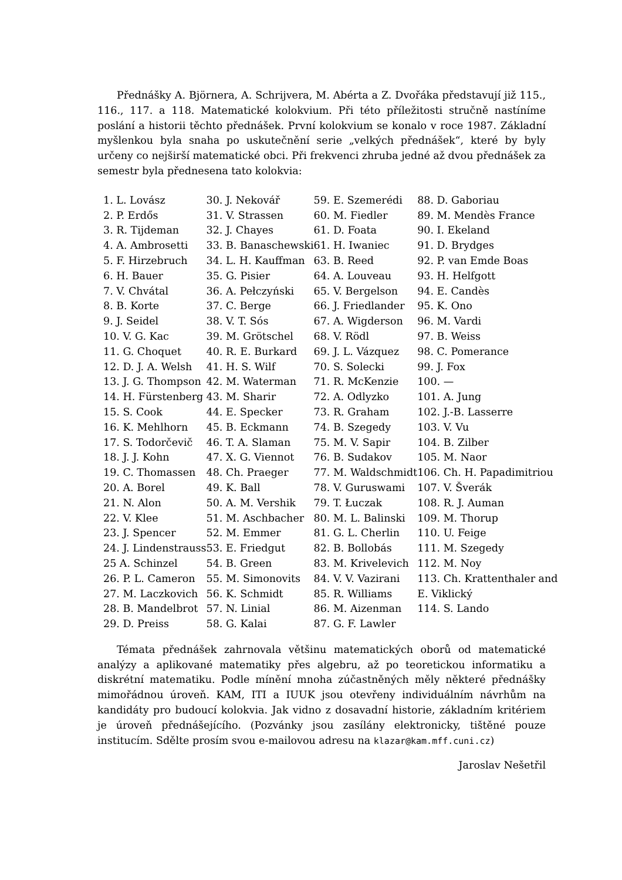Přednášky A. Björnera, A. Schrijvera, M. Abérta a Z. Dvořáka představují již 115., 116., 117. a 118. Matematické kolokvium. Při této příležitosti stručně nastíníme poslání a historii těchto přednášek. První kolokvium se konalo v roce 1987. Základní myšlenkou byla snaha po uskutečnění serie „velkých přednášek“, které by byly určeny co nejširší matematické obci. Při frekvenci zhruba jedné až dvou přednášek za semestr byla přednesena tato kolokvia:
| 1. L. Lovász 2. P. Erdős 3. R. Tijdeman 4. A. Ambrosetti 5. F. Hirzebruch 6. H. Bauer 7. V. Chvátal 8. B. Korte 9. J. Seidel 10. V. G. Kac 11. G. Choquet 12. D. J. A. Welsh 13. J. G. Thompson 14. H. Fürstenberg 15. S. Cook 16. K. Mehlhorn 17. S. Todorčevič 18. J. J. Kohn 19. C. Thomassen 20. A. Borel 21. N. Alon 22. V. Klee 23. J. Spencer 24. J. Lindenstrauss 25 A. Schinzel 26. P. L. Cameron 27. M. Laczkovich 28. B. Mandelbrot 29. D. Preiss | 30. J. Nekovář 31. V. Strassen 32. J. Chayes 33. B. Banaschewski 34. L. H. Kauffman 35. G. Pisier 36. A. Pełczyński 37. C. Berge 38. V. T. Sós 39. M. Grötschel 40. R. E. Burkard 41. H. S. Wilf 42. M. Waterman 43. M. Sharir 44. E. Specker 45. B. Eckmann 46. T. A. Slaman 47. X. G. Viennot 48. Ch. Praeger 49. K. Ball 50. A. M. Vershik 51. M. Aschbacher 52. M. Emmer 53. E. Friedgut 54. B. Green 55. M. Simonovits 56. K. Schmidt 57. N. Linial 58. G. Kalai | 59. E. Szemerédi 60. M. Fiedler 61. D. Foata 61. H. Iwaniec 63. B. Reed 64. A. Louveau 65. V. Bergelson 66. J. Friedlander 67. A. Wigderson 68. V. Rödl 69. J. L. Vázquez 70. S. Solecki 71. R. McKenzie 72. A. Odlyzko 73. R. Graham 74. B. Szegedy 75. M. V. Sapir 76. B. Sudakov 77. M. Waldschmidt 78. V. Guruswami 79. T. Łuczak 80. M. L. Balinski 81. G. L. Cherlin 82. B. Bollobás 83. M. Krivelevich 84. V. V. Vazirani 85. R. Williams 86. M. Aizenman 87. G. F. Lawler | 88. D. Gaboriau 89. M. Mendès France 90. I. Ekeland 91. D. Brydges 92. P. van Emde Boas 93. H. Helfgott 94. E. Candès 95. K. Ono 96. M. Vardi 97. B. Weiss 98. C. Pomerance 99. J. Fox 100. — 101. A. Jung 102. J.-B. Lasserre 103. V. Vu 104. B. Zilber 105. M. Naor 106. Ch. H. Papadimitriou 107. V. Šverák 108. R. J. Auman 109. M. Thorup 110. U. Feige 111. M. Szegedy 112. M. Noy 113. Ch. Krattenthaler and E. Viklický 114. S. Lando |
Témata přednášek zahrnovala většinu matematických oborů od matematické analýzy a aplikované matematiky přes algebru, až po teoretickou informatiku a diskrétní matematiku. Podle mínění mnoha zúčastněných měly některé přednášky mimořádnou úroveň. KAM, ITI a IUUK jsou otevřeny individuálním návrhům na kandidáty pro budoucí kolokvia. Jak vidno z dosavadní historie, základním kritériem je úroveň přednášejícího. (Pozvánky jsou zasílány elektronicky, tištěné pouze institucím. Sdělte prosím svou e-mailovou adresu na klazar@kam.mff.cuni.cz)
Jaroslav Nešetřil